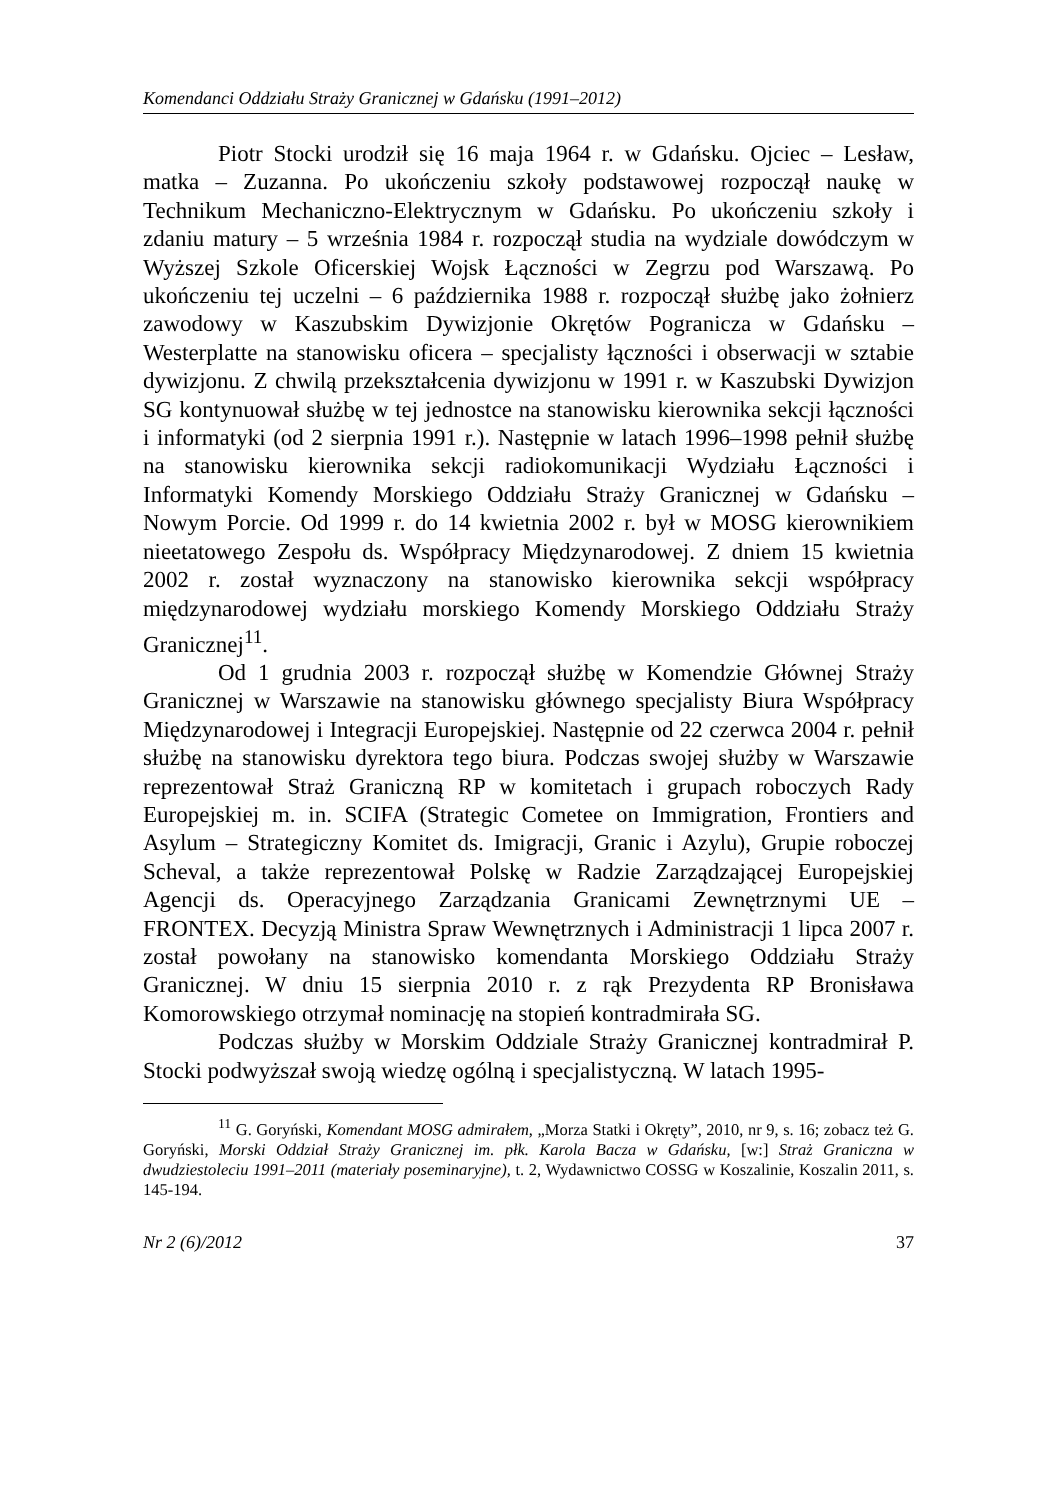Komendanci Oddziału Straży Granicznej w Gdańsku (1991–2012)
Piotr Stocki urodził się 16 maja 1964 r. w Gdańsku. Ojciec – Lesław, matka – Zuzanna. Po ukończeniu szkoły podstawowej rozpoczął naukę w Technikum Mechaniczno-Elektrycznym w Gdańsku. Po ukończeniu szkoły i zdaniu matury – 5 września 1984 r. rozpoczął studia na wydziale dowódczym w Wyższej Szkole Oficerskiej Wojsk Łączności w Zegrzu pod Warszawą. Po ukończeniu tej uczelni – 6 października 1988 r. rozpoczął służbę jako żołnierz zawodowy w Kaszubskim Dywizjonie Okrętów Pogranicza w Gdańsku – Westerplatte na stanowisku oficera – specjalisty łączności i obserwacji w sztabie dywizjonu. Z chwilą przekształcenia dywizjonu w 1991 r. w Kaszubski Dywizjon SG kontynuował służbę w tej jednostce na stanowisku kierownika sekcji łączności i informatyki (od 2 sierpnia 1991 r.). Następnie w latach 1996–1998 pełnił służbę na stanowisku kierownika sekcji radiokomunikacji Wydziału Łączności i Informatyki Komendy Morskiego Oddziału Straży Granicznej w Gdańsku – Nowym Porcie. Od 1999 r. do 14 kwietnia 2002 r. był w MOSG kierownikiem nieetatowego Zespołu ds. Współpracy Międzynarodowej. Z dniem 15 kwietnia 2002 r. został wyznaczony na stanowisko kierownika sekcji współpracy międzynarodowej wydziału morskiego Komendy Morskiego Oddziału Straży Granicznej<sup>11</sup>.
Od 1 grudnia 2003 r. rozpoczął służbę w Komendzie Głównej Straży Granicznej w Warszawie na stanowisku głównego specjalisty Biura Współpracy Międzynarodowej i Integracji Europejskiej. Następnie od 22 czerwca 2004 r. pełnił służbę na stanowisku dyrektora tego biura. Podczas swojej służby w Warszawie reprezentował Straż Graniczną RP w komitetach i grupach roboczych Rady Europejskiej m. in. SCIFA (Strategic Cometee on Immigration, Frontiers and Asylum – Strategiczny Komitet ds. Imigracji, Granic i Azylu), Grupie roboczej Scheval, a także reprezentował Polskę w Radzie Zarządzającej Europejskiej Agencji ds. Operacyjnego Zarządzania Granicami Zewnętrznymi UE – FRONTEX. Decyzją Ministra Spraw Wewnętrznych i Administracji 1 lipca 2007 r. został powołany na stanowisko komendanta Morskiego Oddziału Straży Granicznej. W dniu 15 sierpnia 2010 r. z rąk Prezydenta RP Bronisława Komorowskiego otrzymał nominację na stopień kontradmirała SG.
Podczas służby w Morskim Oddziale Straży Granicznej kontradmirał P. Stocki podwyższał swoją wiedzę ogólną i specjalistyczną. W latach 1995-
<sup>11</sup> G. Goryński, Komendant MOSG admirałem, „Morza Statki i Okręty”, 2010, nr 9, s. 16; zobacz też G. Goryński, Morski Oddział Straży Granicznej im. płk. Karola Bacza w Gdańsku, [w:] Straż Graniczna w dwudziestoleciu 1991–2011 (materiały poseminaryjne), t. 2, Wydawnictwo COSSG w Koszalinie, Koszalin 2011, s. 145-194.
Nr 2 (6)/2012 37